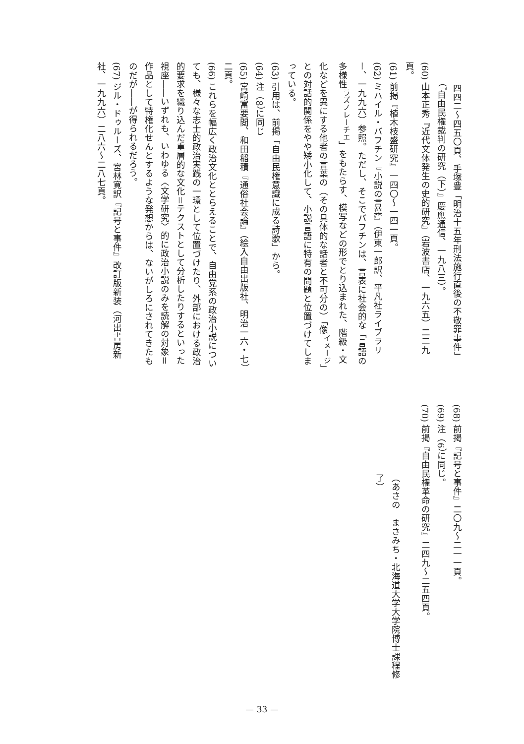四四二〜四五〇頁、手塚豊「明治十五年刑法施行直後の不敬罪事件」（『自由民権裁判の研究（下）』慶應通信、一九八三）。
(60) 山本正秀『近代文体発生の史的研究』（岩波書店、一九六五）二二九頁。
(61) 前掲『植木枝盛研究』一四〇〜一四一頁。
(62) ミハイル・バフチン『小説の言葉』（伊東一郎訳、平凡社ライブラリー、一九九六）参照。ただし、そこでバフチンは、言表に社会的な「言語の多様性<sup>ラズノレーチエ</sup>」をもたらす、模写などの形でとり込まれた、階級・文化などを異にする他者の言葉の（その具体的な話者と不可分の）「像<sup>イメージ</sup>」との対話的関係をやや矮小化して、小説言語に特有の問題と位置づけてしまっている。
(63) 引用は、前掲「自由民権意識に成る詩歌」から。
(64) 注（8）に同じ
(65) 宮崎富要閲、和田稲積『通俗社会論』（絵入自由出版社、明治一六・七）二頁。
(66) これらを幅広く政治文化ととらえることで、自由党系の政治小説についても、様々な志士的政治実践の一環として位置づけたり、外部における政治的要求を織り込んだ重層的な文化＝テクストとして分析したりするといった視座――いずれも、いわゆる〈文学研究〉的に政治小説のみを読解の対象＝作品として特権化せんとするような発想からは、ないがしろにされてきたものだが――が得られるだろう。
(67) ジル・ドゥルーズ、宮林寛訳『記号と事件』改訂版新装（河出書房新社、一九九六）二八六〜二八七頁。
(68) 前掲『記号と事件』二〇九〜二一一頁。
(69) 注（6）に同じ。
(70) 前掲『自由民権革命の研究』二四九〜二五四頁。
（あさの　まさみち・北海道大学大学院博士課程修了）
— 33 —